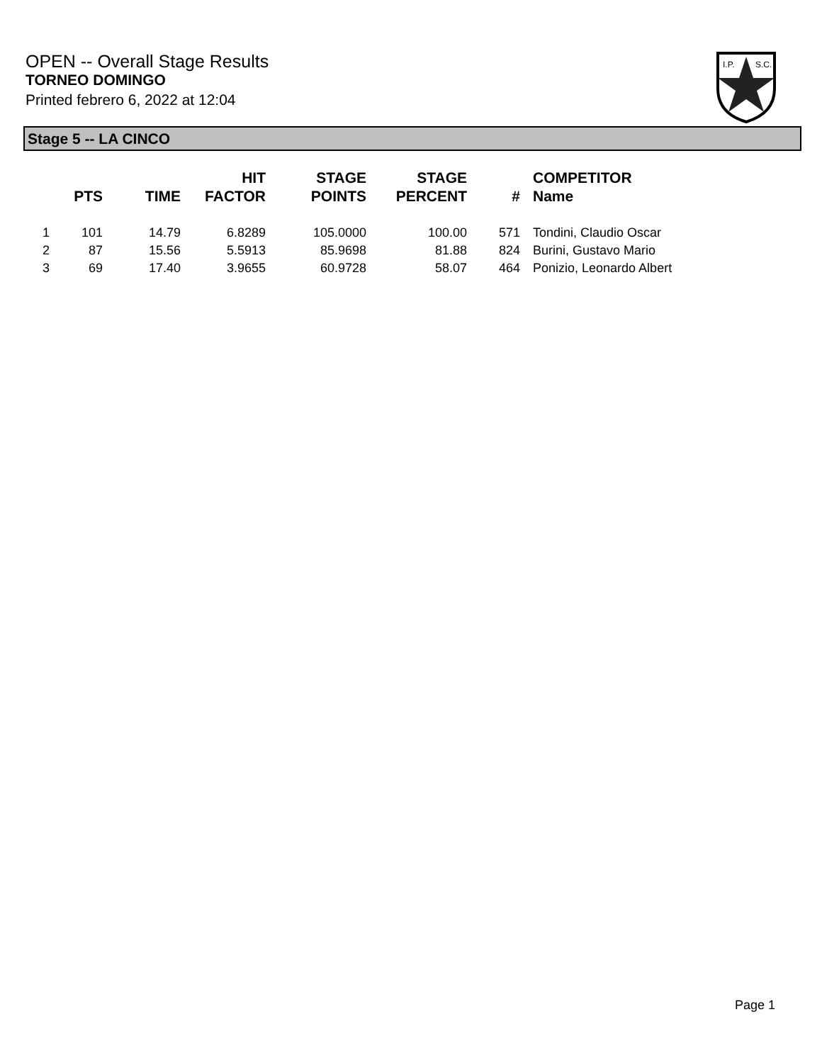OPEN -- Overall Stage Results
TORNEO DOMINGO
Printed febrero 6, 2022 at 12:04
I.P.
S.C.
Stage 5 -- LA CINCO
| | PTS | TIME | HIT FACTOR | STAGE POINTS | STAGE PERCENT | # | COMPETITOR Name |
| --- | --- | --- | --- | --- | --- | --- | --- |
| 1 | 101 | 14.79 | 6.8289 | 105.0000 | 100.00 | 571 | Tondini, Claudio Oscar |
| 2 | 87 | 15.56 | 5.5913 | 85.9698 | 81.88 | 824 | Burini, Gustavo Mario |
| 3 | 69 | 17.40 | 3.9655 | 60.9728 | 58.07 | 464 | Ponizio, Leonardo Albert |
Page 1